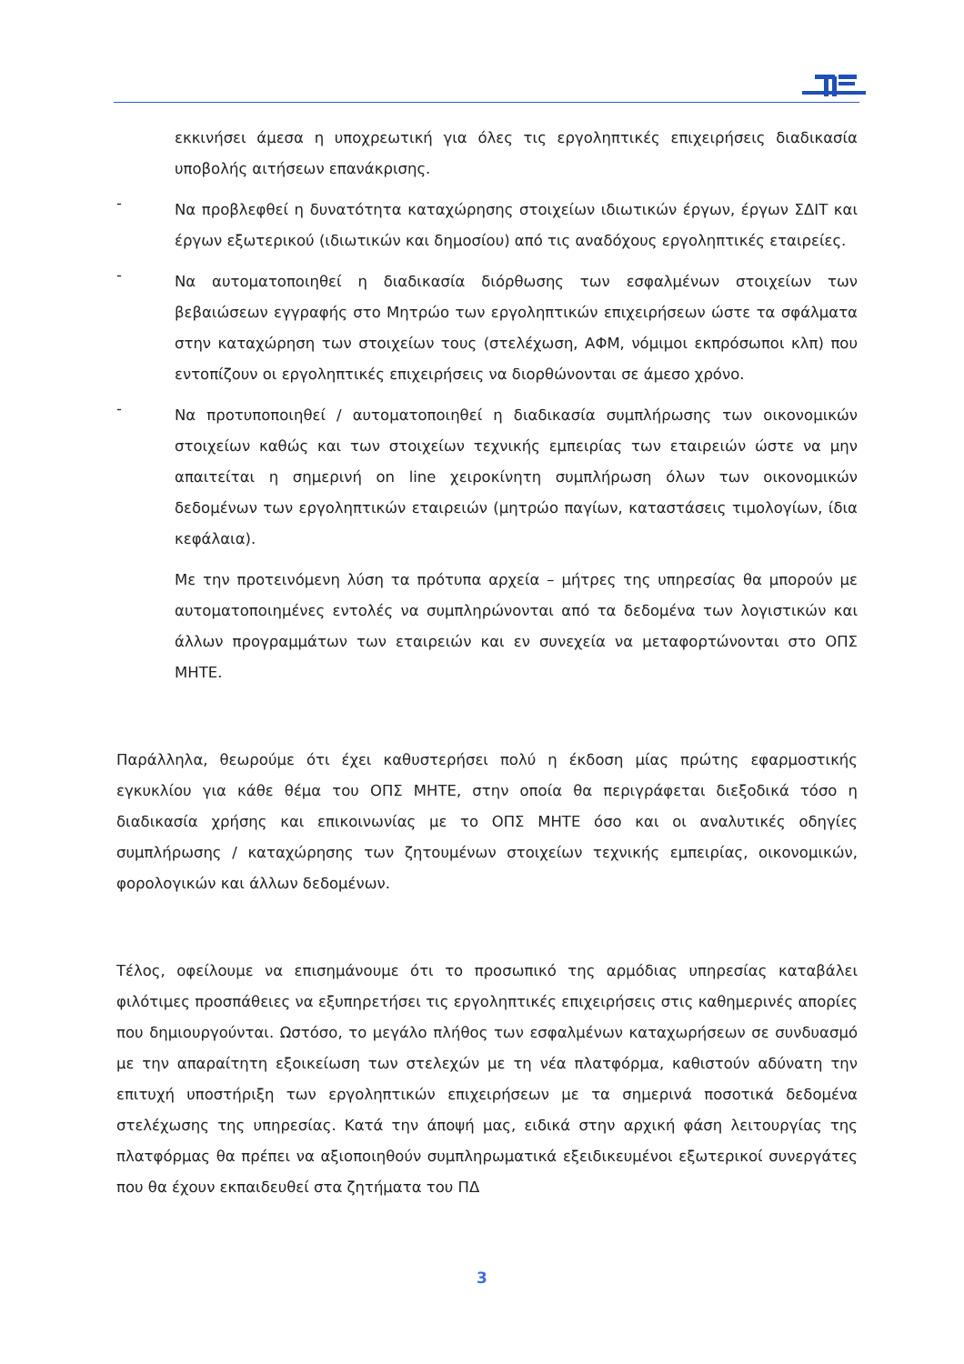εκκινήσει άμεσα η υποχρεωτική για όλες τις εργοληπτικές επιχειρήσεις διαδικασία υποβολής αιτήσεων επανάκρισης.
-
Να προβλεφθεί η δυνατότητα καταχώρησης στοιχείων ιδιωτικών έργων, έργων ΣΔΙΤ και έργων εξωτερικού (ιδιωτικών και δημοσίου) από τις αναδόχους εργοληπτικές εταιρείες.
-
Να αυτοματοποιηθεί η διαδικασία διόρθωσης των εσφαλμένων στοιχείων των βεβαιώσεων εγγραφής στο Μητρώο των εργοληπτικών επιχειρήσεων ώστε τα σφάλματα στην καταχώρηση των στοιχείων τους (στελέχωση, ΑΦΜ, νόμιμοι εκπρόσωποι κλπ) που εντοπίζουν οι εργοληπτικές επιχειρήσεις να διορθώνονται σε άμεσο χρόνο.
-
Να προτυποποιηθεί / αυτοματοποιηθεί η διαδικασία συμπλήρωσης των οικονομικών στοιχείων καθώς και των στοιχείων τεχνικής εμπειρίας των εταιρειών ώστε να μην απαιτείται η σημερινή on line χειροκίνητη συμπλήρωση όλων των οικονομικών δεδομένων των εργοληπτικών εταιρειών (μητρώο παγίων, καταστάσεις τιμολογίων, ίδια κεφάλαια).
Με την προτεινόμενη λύση τα πρότυπα αρχεία – μήτρες της υπηρεσίας θα μπορούν με αυτοματοποιημένες εντολές να συμπληρώνονται από τα δεδομένα των λογιστικών και άλλων προγραμμάτων των εταιρειών και εν συνεχεία να μεταφορτώνονται στο ΟΠΣ ΜΗΤΕ.
Παράλληλα, θεωρούμε ότι έχει καθυστερήσει πολύ η έκδοση μίας πρώτης εφαρμοστικής εγκυκλίου για κάθε θέμα του ΟΠΣ ΜΗΤΕ, στην οποία θα περιγράφεται διεξοδικά τόσο η διαδικασία χρήσης και επικοινωνίας με το ΟΠΣ ΜΗΤΕ όσο και οι αναλυτικές οδηγίες συμπλήρωσης / καταχώρησης των ζητουμένων στοιχείων τεχνικής εμπειρίας, οικονομικών, φορολογικών και άλλων δεδομένων.
Τέλος, οφείλουμε να επισημάνουμε ότι το προσωπικό της αρμόδιας υπηρεσίας καταβάλει φιλότιμες προσπάθειες να εξυπηρετήσει τις εργοληπτικές επιχειρήσεις στις καθημερινές απορίες που δημιουργούνται. Ωστόσο, το μεγάλο πλήθος των εσφαλμένων καταχωρήσεων σε συνδυασμό με την απαραίτητη εξοικείωση των στελεχών με τη νέα πλατφόρμα, καθιστούν αδύνατη την επιτυχή υποστήριξη των εργοληπτικών επιχειρήσεων με τα σημερινά ποσοτικά δεδομένα στελέχωσης της υπηρεσίας. Κατά την άποψή μας, ειδικά στην αρχική φάση λειτουργίας της πλατφόρμας θα πρέπει να αξιοποιηθούν συμπληρωματικά εξειδικευμένοι εξωτερικοί συνεργάτες που θα έχουν εκπαιδευθεί στα ζητήματα του ΠΔ
3